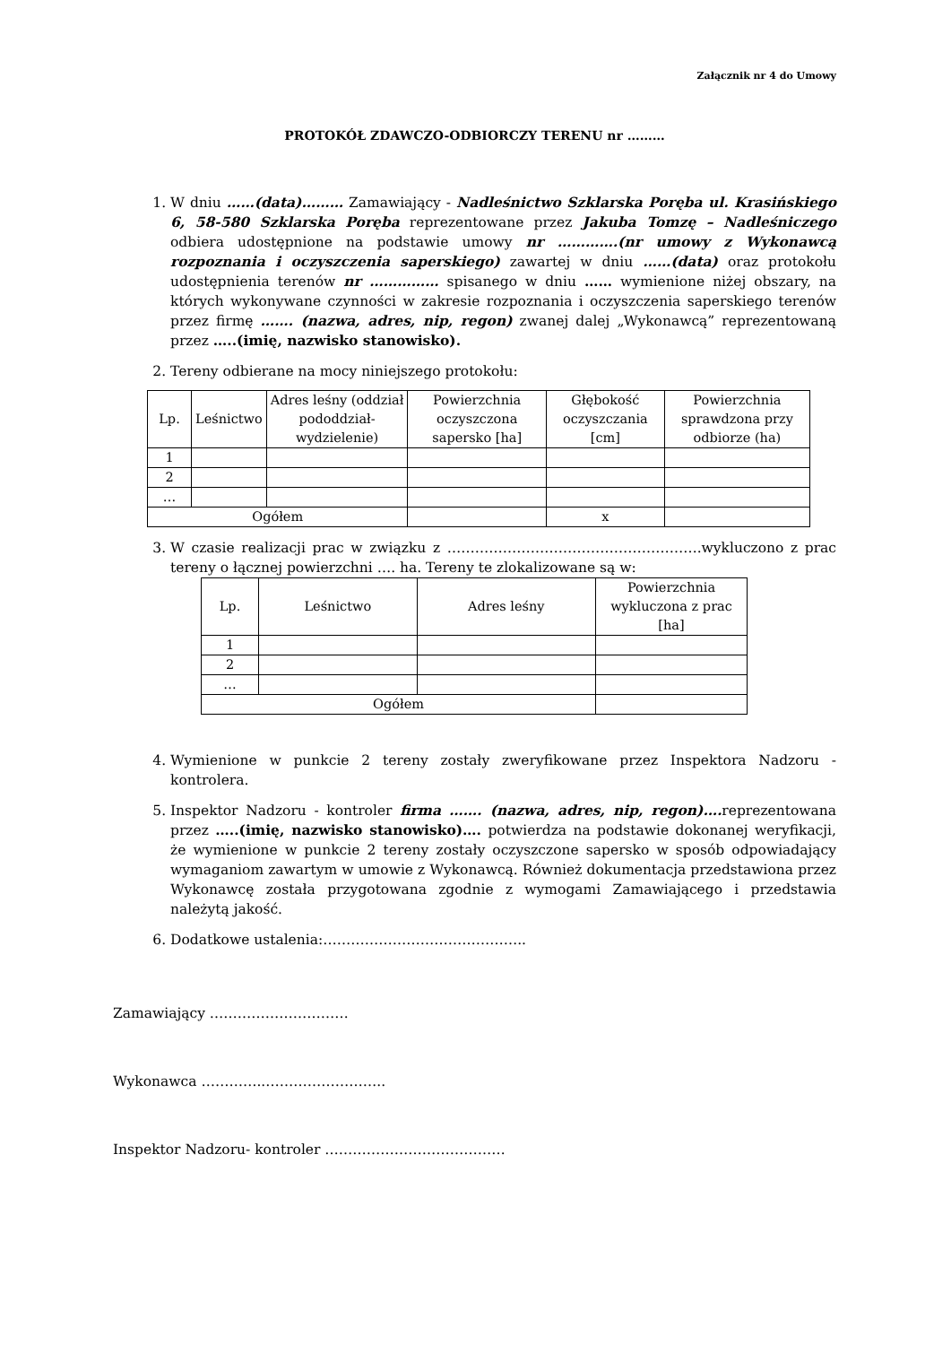Załącznik nr 4 do Umowy
PROTOKÓŁ ZDAWCZO-ODBIORCZY TERENU nr ………
1. W dniu ……(data)……… Zamawiający - Nadleśnictwo Szklarska Poręba ul. Krasińskiego 6, 58-580 Szklarska Poręba reprezentowane przez Jakuba Tomzę – Nadleśniczego odbiera udostępnione na podstawie umowy nr ………….(nr umowy z Wykonawcą rozpoznania i oczyszczenia saperskiego) zawartej w dniu ……(data) oraz protokołu udostępnienia terenów nr …………… spisanego w dniu …… wymienione niżej obszary, na których wykonywane czynności w zakresie rozpoznania i oczyszczenia saperskiego terenów przez firmę ……. (nazwa, adres, nip, regon) zwanej dalej „Wykonawcą” reprezentowaną przez …..(imię, nazwisko stanowisko).
2. Tereny odbierane na mocy niniejszego protokołu:
| Lp. | Leśnictwo | Adres leśny (oddział pododdział-wydzielenie) | Powierzchnia oczyszczona sapersko [ha] | Głębokość oczyszczania [cm] | Powierzchnia sprawdzona przy odbiorze (ha) |
| --- | --- | --- | --- | --- | --- |
| 1 | | | | | |
| 2 | | | | | |
| … | | | | | |
| Ogółem | | | | x | |
3. W czasie realizacji prac w związku z ……………………………………………….wykluczono z prac tereny o łącznej powierzchni …. ha. Tereny te zlokalizowane są w:
| Lp. | Leśnictwo | Adres leśny | Powierzchnia wykluczona z prac [ha] |
| --- | --- | --- | --- |
| 1 | | | |
| 2 | | | |
| … | | | |
| Ogółem | | | |
4. Wymienione w punkcie 2 tereny zostały zweryfikowane przez Inspektora Nadzoru - kontrolera.
5. Inspektor Nadzoru - kontroler firma ……. (nazwa, adres, nip, regon)…. reprezentowana przez …..(imię, nazwisko stanowisko)…. potwierdza na podstawie dokonanej weryfikacji, że wymienione w punkcie 2 tereny zostały oczyszczone sapersko w sposób odpowiadający wymaganiom zawartym w umowie z Wykonawcą. Również dokumentacja przedstawiona przez Wykonawcę została przygotowana zgodnie z wymogami Zamawiającego i przedstawia należytą jakość.
6. Dodatkowe ustalenia:……………………………………..
Zamawiający …………………………
Wykonawca …………..……………………..
Inspektor Nadzoru- kontroler …………………………………